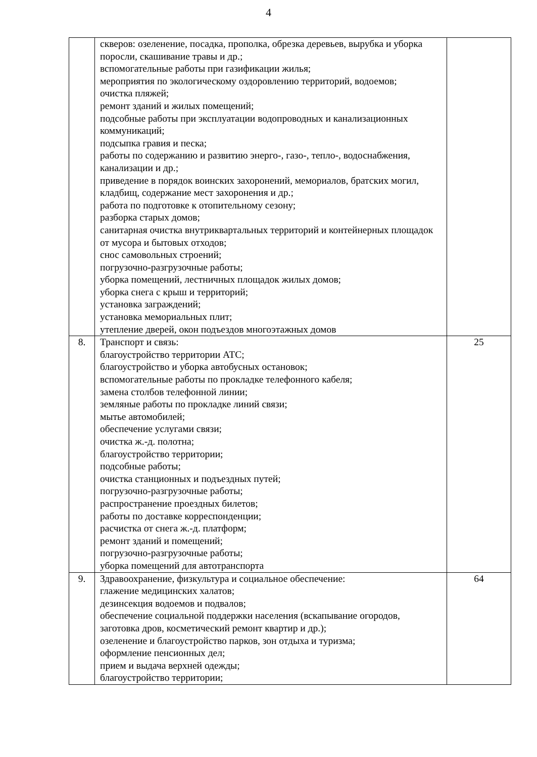4
| | скверов: озеленение, посадка, прополка, обрезка деревьев, вырубка и уборка поросли, скашивание травы и др.; вспомогательные работы при газификации жилья; мероприятия по экологическому оздоровлению территорий, водоемов; очистка пляжей; ремонт зданий и жилых помещений; подсобные работы при эксплуатации водопроводных и канализационных коммуникаций; подсыпка гравия и песка; работы по содержанию и развитию энерго-, газо-, тепло-, водоснабжения, канализации и др.; приведение в порядок воинских захоронений, мемориалов, братских могил, кладбищ, содержание мест захоронения и др.; работа по подготовке к отопительному сезону; разборка старых домов; санитарная очистка внутриквартальных территорий и контейнерных площадок от мусора и бытовых отходов; снос самовольных строений; погрузочно-разгрузочные работы; уборка помещений, лестничных площадок жилых домов; уборка снега с крыш и территорий; установка заграждений; установка мемориальных плит; утепление дверей, окон подъездов многоэтажных домов | |
| 8. | Транспорт и связь: благоустройство территории АТС; благоустройство и уборка автобусных остановок; вспомогательные работы по прокладке телефонного кабеля; замена столбов телефонной линии; земляные работы по прокладке линий связи; мытье автомобилей; обеспечение услугами связи; очистка ж.-д. полотна; благоустройство территории; подсобные работы; очистка станционных и подъездных путей; погрузочно-разгрузочные работы; распространение проездных билетов; работы по доставке корреспонденции; расчистка от снега ж.-д. платформ; ремонт зданий и помещений; погрузочно-разгрузочные работы; уборка помещений для автотранспорта | 25 |
| 9. | Здравоохранение, физкультура и социальное обеспечение: глажение медицинских халатов; дезинсекция водоемов и подвалов; обеспечение социальной поддержки населения (вскапывание огородов, заготовка дров, косметический ремонт квартир и др.); озеленение и благоустройство парков, зон отдыха и туризма; оформление пенсионных дел; прием и выдача верхней одежды; благоустройство территории; | 64 |